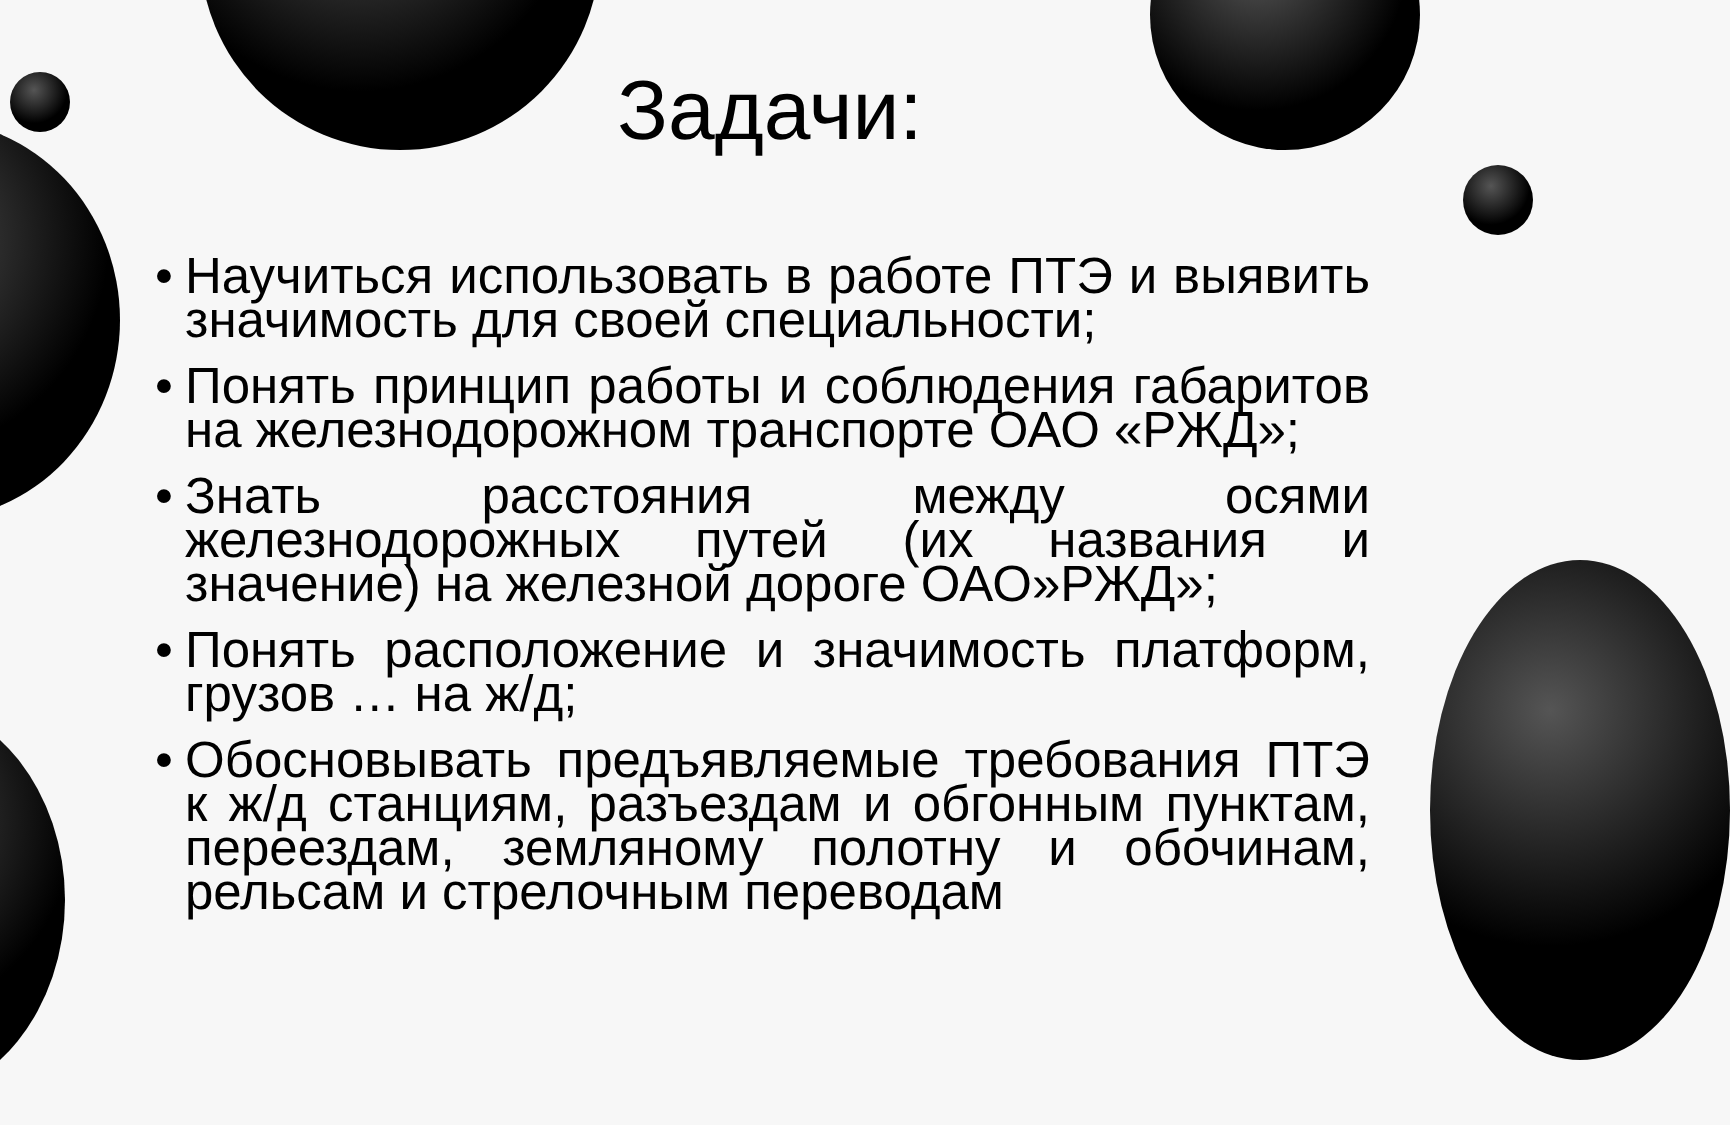Задачи:
• Научиться использовать в работе ПТЭ и выявить значимость для своей специальности;
• Понять принцип работы и соблюдения габаритов на железнодорожном транспорте ОАО «РЖД»;
• Знать расстояния между осями железнодорожных путей (их названия и значение) на железной дороге ОАО»РЖД»;
• Понять расположение и значимость платформ, грузов … на ж/д;
• Обосновывать предъявляемые требования ПТЭ к ж/д станциям, разъездам и обгонным пунктам, переездам, земляному полотну и обочинам, рельсам и стрелочным переводам